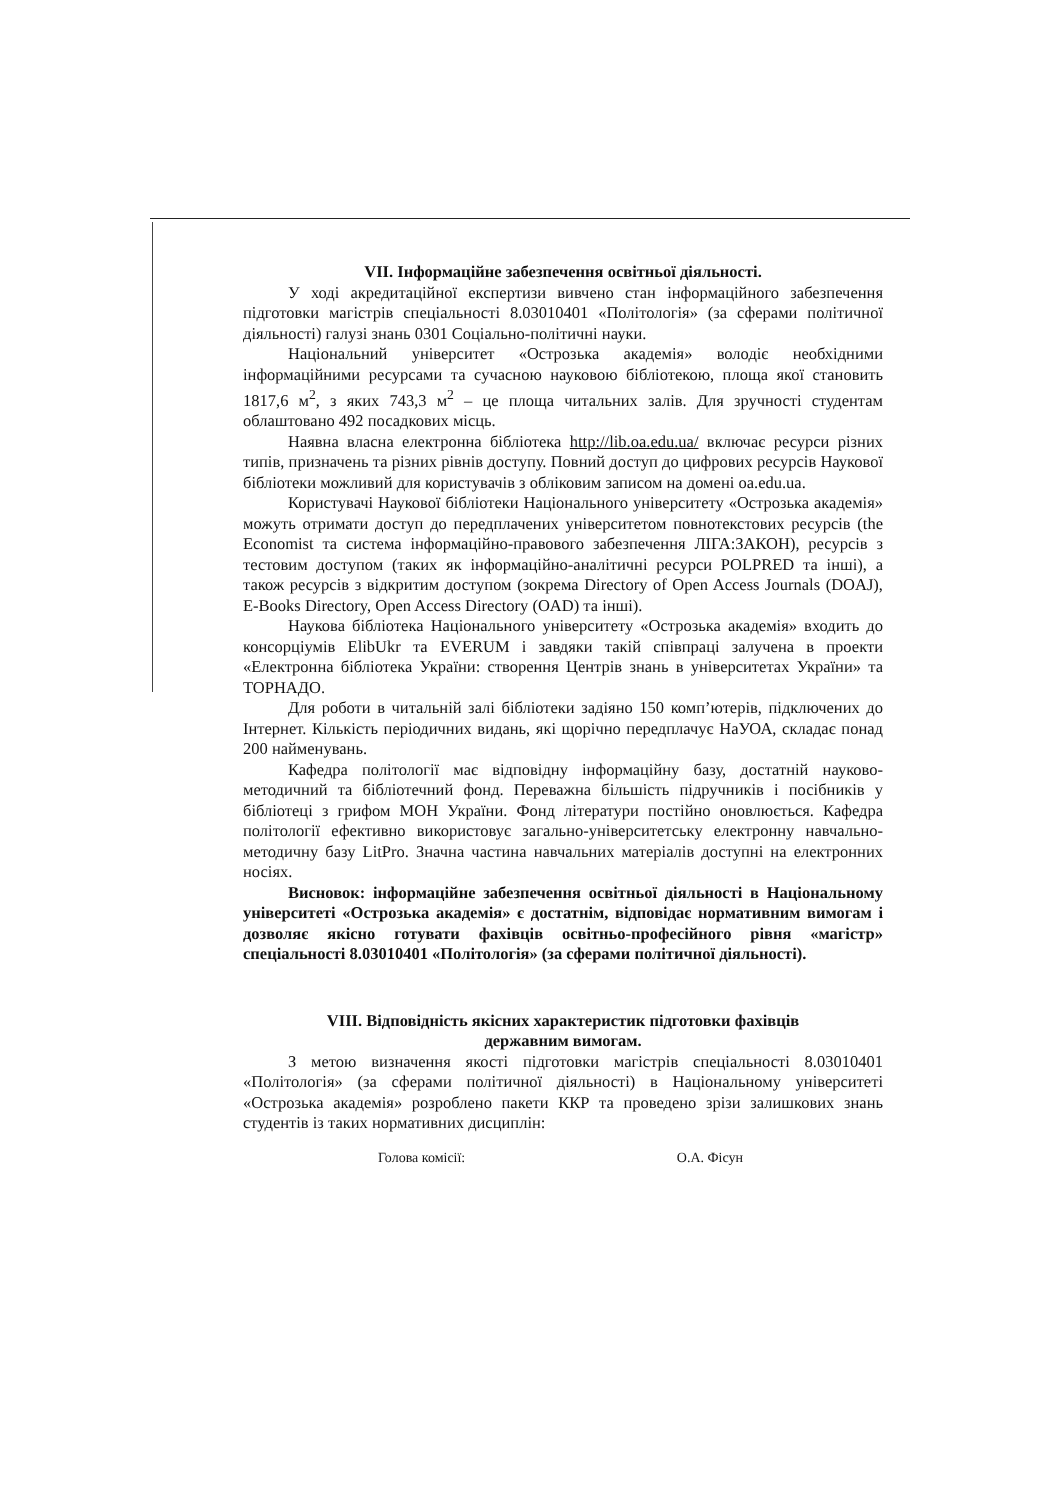VII. Інформаційне забезпечення освітньої діяльності.
У ході акредитаційної експертизи вивчено стан інформаційного забезпечення підготовки магістрів спеціальності 8.03010401 «Політологія» (за сферами політичної діяльності) галузі знань 0301 Соціально-політичні науки.
Національний університет «Острозька академія» володіє необхідними інформаційними ресурсами та сучасною науковою бібліотекою, площа якої становить 1817,6 м<sup>2</sup>, з яких 743,3 м<sup>2</sup> – це площа читальних залів. Для зручності студентам облаштовано 492 посадкових місць.
Наявна власна електронна бібліотека http://lib.oa.edu.ua/ включає ресурси різних типів, призначень та різних рівнів доступу. Повний доступ до цифрових ресурсів Наукової бібліотеки можливий для користувачів з обліковим записом на домені oa.edu.ua.
Користувачі Наукової бібліотеки Національного університету «Острозька академія» можуть отримати доступ до передплачених університетом повнотекстових ресурсів (the Economist та система інформаційно-правового забезпечення ЛІГА:ЗАКОН), ресурсів з тестовим доступом (таких як інформаційно-аналітичні ресурси POLPRED та інші), а також ресурсів з відкритим доступом (зокрема Directory of Open Access Journals (DOAJ), E-Books Directory, Open Access Directory (OAD) та інші).
Наукова бібліотека Національного університету «Острозька академія» входить до консорціумів ElibUkr та EVERUM і завдяки такій співпраці залучена в проекти «Електронна бібліотека України: створення Центрів знань в університетах України» та ТОРНАДО.
Для роботи в читальній залі бібліотеки задіяно 150 комп’ютерів, підключених до Інтернет. Кількість періодичних видань, які щорічно передплачує НаУОА, складає понад 200 найменувань.
Кафедра політології має відповідну інформаційну базу, достатній науково-методичний та бібліотечний фонд. Переважна більшість підручників і посібників у бібліотеці з грифом МОН України. Фонд літератури постійно оновлюється. Кафедра політології ефективно використовує загально-університетську електронну навчально-методичну базу LitPro. Значна частина навчальних матеріалів доступні на електронних носіях.
Висновок: інформаційне забезпечення освітньої діяльності в Національному університеті «Острозька академія» є достатнім, відповідає нормативним вимогам і дозволяє якісно готувати фахівців освітньо-професійного рівня «магістр» спеціальності 8.03010401 «Політологія» (за сферами політичної діяльності).
VIII. Відповідність якісних характеристик підготовки фахівців
державним вимогам.
З метою визначення якості підготовки магістрів спеціальності 8.03010401 «Політологія» (за сферами політичної діяльності) в Національному університеті «Острозька академія» розроблено пакети ККР та проведено зрізи залишкових знань студентів із таких нормативних дисциплін:
Голова комісії: О.А. Фісун